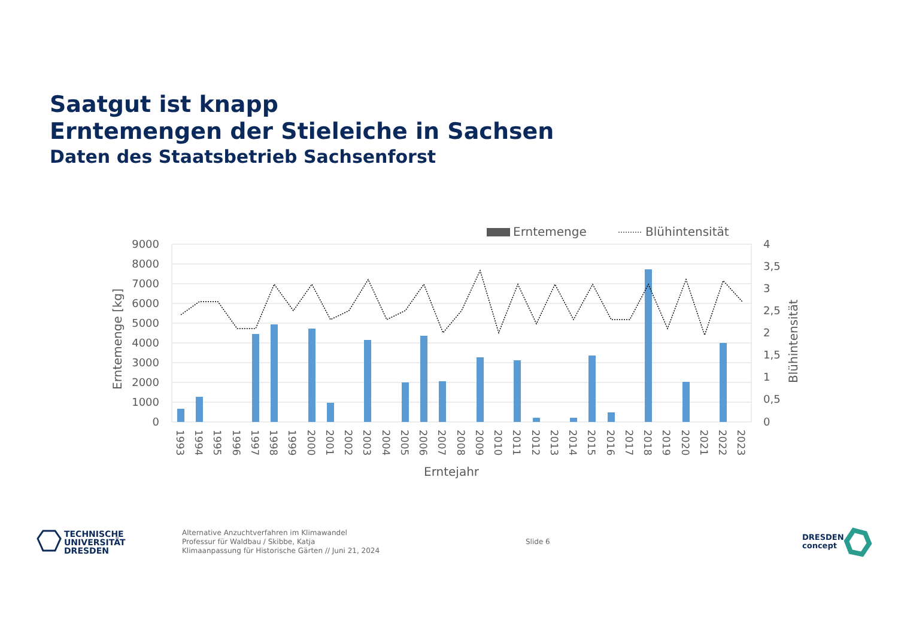Saatgut ist knapp
Erntemengen der Stieleiche in Sachsen
Daten des Staatsbetrieb Sachsenforst
Erntemenge
Blühintensität
9000
8000
7000
6000
5000
4000
3000
2000
1000
0
4
3,5
3
2,5
2
1,5
1
0,5
0
Erntemenge [kg]
Blühintensität
1993
1994
1995
1996
1997
1998
1999
2000
2001
2002
2003
2004
2005
2006
2007
2008
2009
2010
2011
2012
2013
2014
2015
2016
2017
2018
2019
2020
2021
2022
2023
Erntejahr
TECHNISCHE
UNIVERSITÄT
DRESDEN
Alternative Anzuchtverfahren im Klimawandel
Professur für Waldbau / Skibbe, Katja
Klimaanpassung für Historische Gärten // Juni 21, 2024
Slide 6
DRESDEN
concept